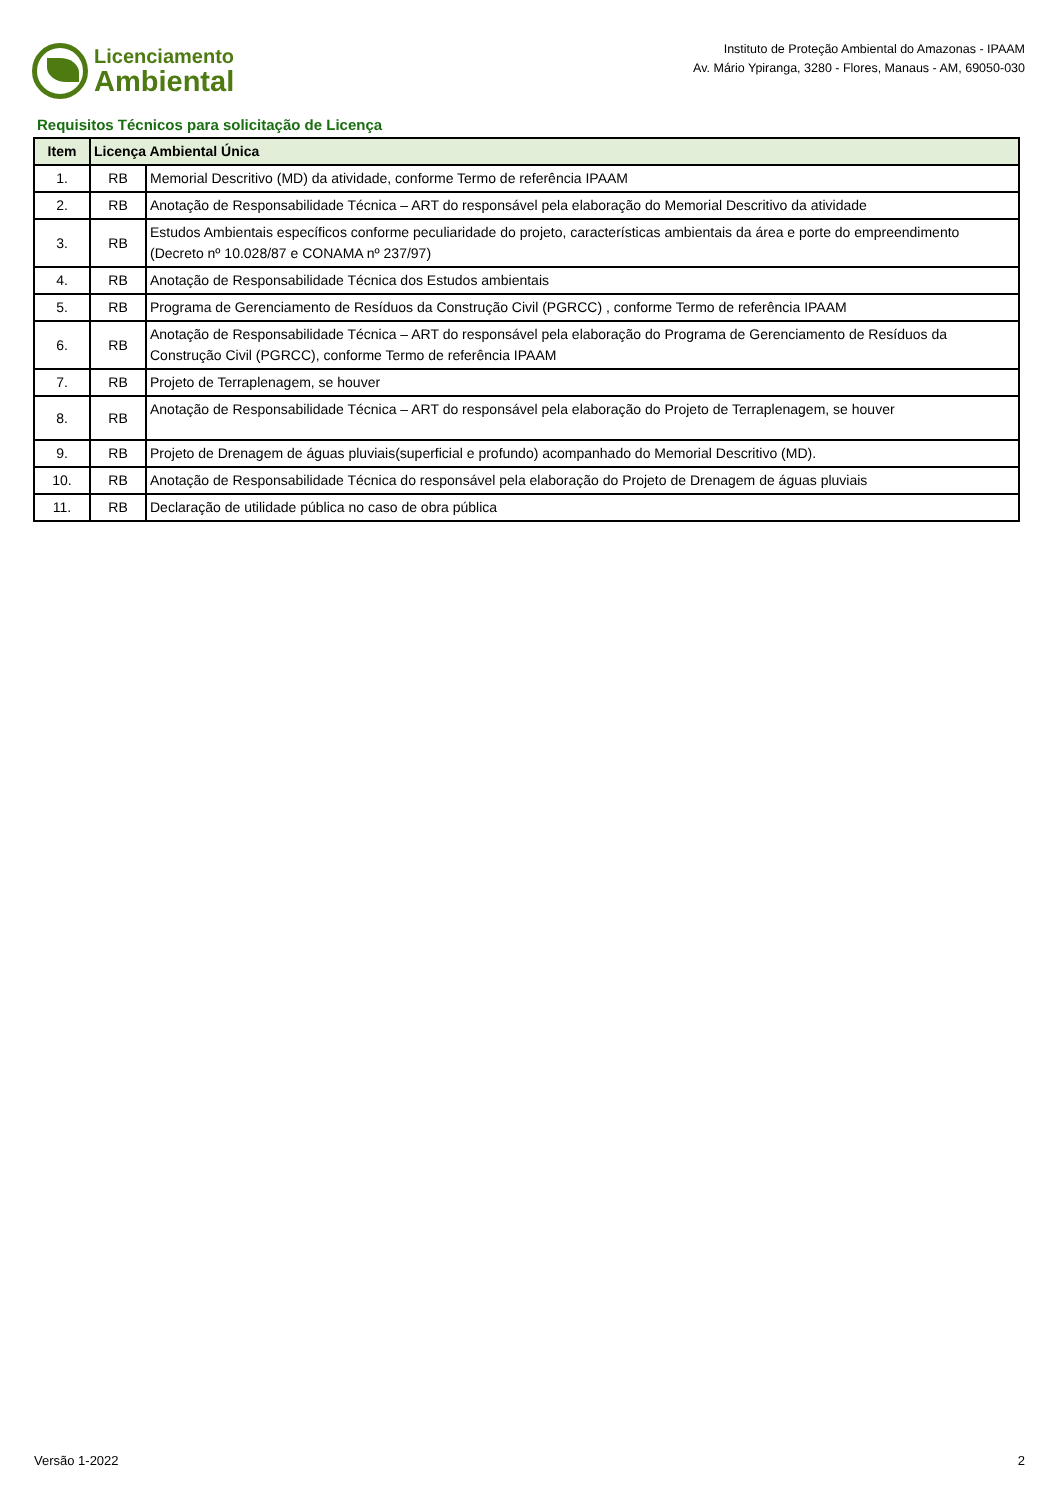Licenciamento
Ambiental
Instituto de Proteção Ambiental do Amazonas - IPAAM
Av. Mário Ypiranga, 3280 - Flores, Manaus - AM, 69050-030
Requisitos Técnicos para solicitação de Licença
| Item | Licença Ambiental Única | |
| --- | --- | --- |
| 1. | RB | Memorial Descritivo (MD) da atividade, conforme Termo de referência IPAAM |
| 2. | RB | Anotação de Responsabilidade Técnica – ART do responsável pela elaboração do Memorial Descritivo da atividade |
| 3. | RB | Estudos Ambientais específicos conforme peculiaridade do projeto, características ambientais da área e porte do empreendimento (Decreto nº 10.028/87 e CONAMA nº 237/97) |
| 4. | RB | Anotação de Responsabilidade Técnica dos Estudos ambientais |
| 5. | RB | Programa de Gerenciamento de Resíduos da Construção Civil (PGRCC) , conforme Termo de referência IPAAM |
| 6. | RB | Anotação de Responsabilidade Técnica – ART do responsável pela elaboração do Programa de Gerenciamento de Resíduos da Construção Civil (PGRCC), conforme Termo de referência IPAAM |
| 7. | RB | Projeto de Terraplenagem, se houver |
| 8. | RB | Anotação de Responsabilidade Técnica – ART do responsável pela elaboração do Projeto de Terraplenagem, se houver |
| 9. | RB | Projeto de Drenagem de águas pluviais(superficial e profundo) acompanhado do Memorial Descritivo (MD). |
| 10. | RB | Anotação de Responsabilidade Técnica do responsável pela elaboração do Projeto de Drenagem de águas pluviais |
| 11. | RB | Declaração de utilidade pública no caso de obra pública |
Versão 1-2022 2